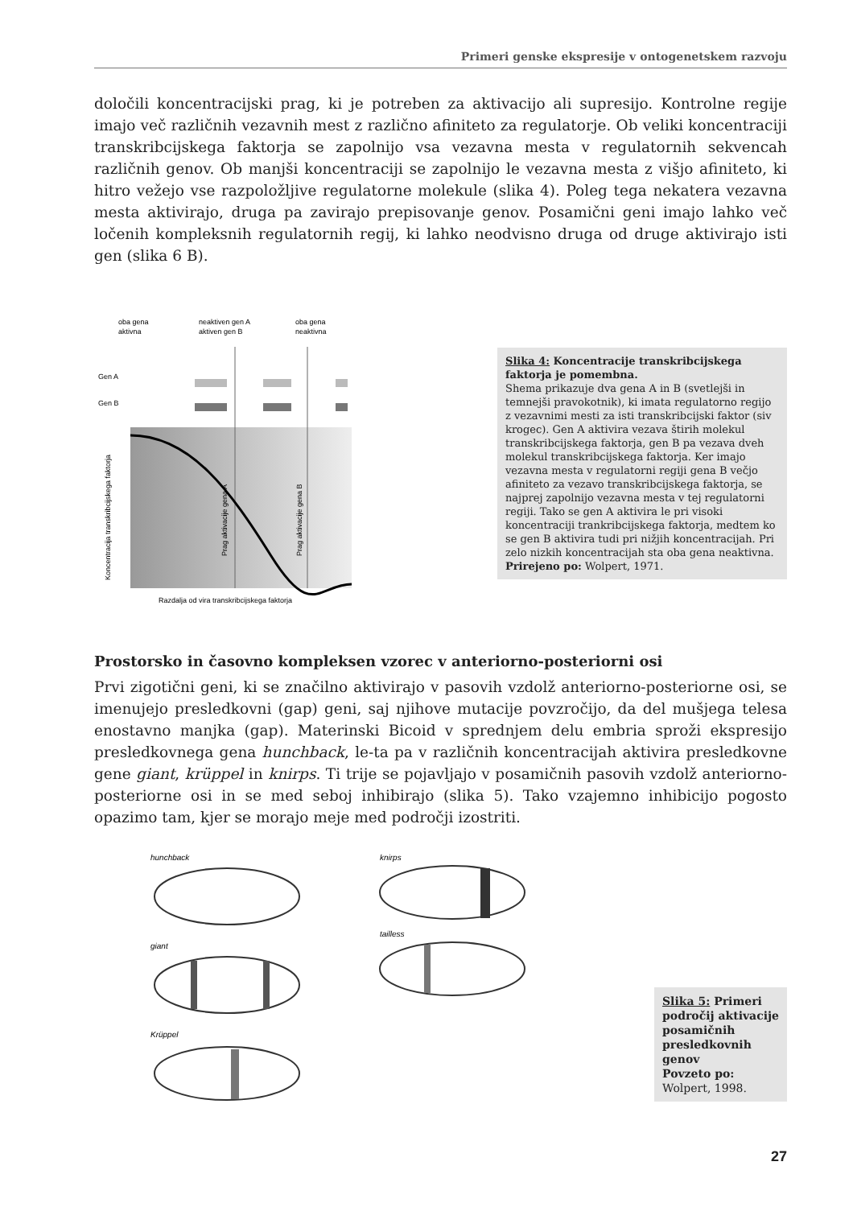Primeri genske ekspresije v ontogenetskem razvoju
določili koncentracijski prag, ki je potreben za aktivacijo ali supresijo. Kontrolne regije imajo več različnih vezavnih mest z različno afiniteto za regulatorje. Ob veliki koncentraciji transkribcijskega faktorja se zapolnijo vsa vezavna mesta v regulatornih sekvencah različnih genov. Ob manjši koncentraciji se zapolnijo le vezavna mesta z višjo afiniteto, ki hitro vežejo vse razpoložljive regulatorne molekule (slika 4). Poleg tega nekatera vezavna mesta aktivirajo, druga pa zavirajo prepisovanje genov. Posamični geni imajo lahko več ločenih kompleksnih regulatornih regij, ki lahko neodvisno druga od druge aktivirajo isti gen (slika 6 B).
oba gena
aktivna
neaktiven gen A
aktiven gen B
oba gena
neaktivna
Gen A
Gen B
Koncentracija transkribcijskega faktorja
Prag aktivacije gena A
Prag aktivacije gena B
Razdalja od vira transkribcijskega faktorja
Slika 4: Koncentracije transkribcijskega faktorja je pomembna.
Shema prikazuje dva gena A in B (svetlejši in temnejši pravokotnik), ki imata regulatorno regijo z vezavnimi mesti za isti transkribcijski faktor (siv krogec). Gen A aktivira vezava štirih molekul transkribcijskega faktorja, gen B pa vezava dveh molekul transkribcijskega faktorja. Ker imajo vezavna mesta v regulatorni regiji gena B večjo afiniteto za vezavo transkribcijskega faktorja, se najprej zapolnijo vezavna mesta v tej regulatorni regiji. Tako se gen A aktivira le pri visoki koncentraciji trankribcijskega faktorja, medtem ko se gen B aktivira tudi pri nižjih koncentracijah. Pri zelo nizkih koncentracijah sta oba gena neaktivna.
Prirejeno po: Wolpert, 1971.
Prostorsko in časovno kompleksen vzorec v anteriorno-posteriorni osi
Prvi zigotični geni, ki se značilno aktivirajo v pasovih vzdolž anteriorno-posteriorne osi, se imenujejo presledkovni (gap) geni, saj njihove mutacije povzročijo, da del mušjega telesa enostavno manjka (gap). Materinski Bicoid v sprednjem delu embria sproži ekspresijo presledkovnega gena hunchback, le-ta pa v različnih koncentracijah aktivira presledkovne gene giant, krüppel in knirps. Ti trije se pojavljajo v posamičnih pasovih vzdolž anteriorno-posteriorne osi in se med seboj inhibirajo (slika 5). Tako vzajemno inhibicijo pogosto opazimo tam, kjer se morajo meje med področji izostriti.
hunchback
giant
Krüppel
knirps
tailless
Slika 5: Primeri področij aktivacije posamičnih presledkovnih genov
Povzeto po:
Wolpert, 1998.
27